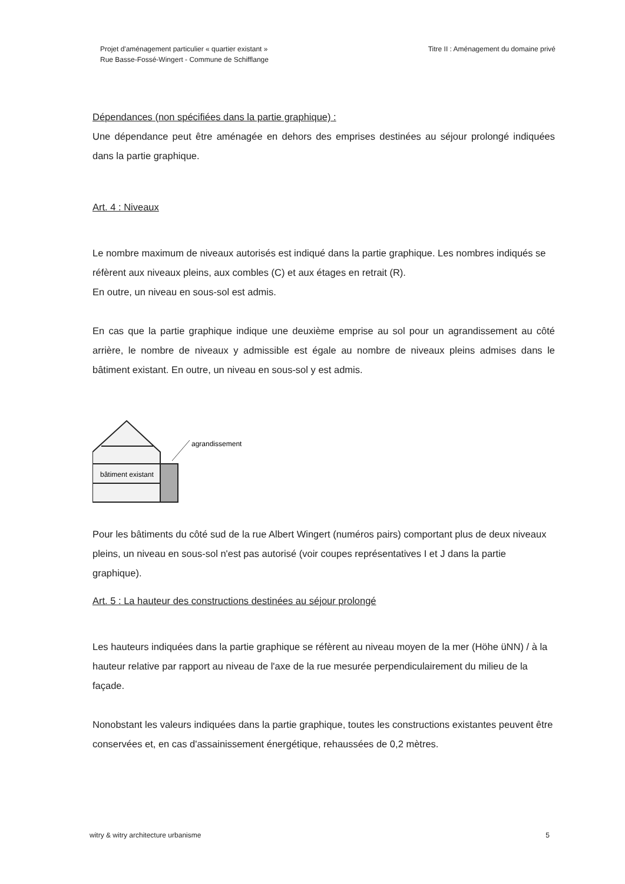Projet d'aménagement particulier « quartier existant »
Rue Basse-Fossé-Wingert - Commune de Schifflange
Titre II : Aménagement du domaine privé
Dépendances (non spécifiées dans la partie graphique) :
Une dépendance peut être aménagée en dehors des emprises destinées au séjour prolongé indiquées dans la partie graphique.
Art. 4 : Niveaux
Le nombre maximum de niveaux autorisés est indiqué dans la partie graphique. Les nombres indiqués se réfèrent aux niveaux pleins, aux combles (C) et aux étages en retrait (R).
En outre, un niveau en sous-sol est admis.
En cas que la partie graphique indique une deuxième emprise au sol pour un agrandissement au côté arrière, le nombre de niveaux y admissible est égale au nombre de niveaux pleins admises dans le bâtiment existant. En outre, un niveau en sous-sol y est admis.
bâtiment existant
agrandissement
Pour les bâtiments du côté sud de la rue Albert Wingert (numéros pairs) comportant plus de deux niveaux pleins, un niveau en sous-sol n'est pas autorisé (voir coupes représentatives I et J dans la partie graphique).
Art. 5 : La hauteur des constructions destinées au séjour prolongé
Les hauteurs indiquées dans la partie graphique se réfèrent au niveau moyen de la mer (Höhe üNN) / à la hauteur relative par rapport au niveau de l'axe de la rue mesurée perpendiculairement du milieu de la façade.
Nonobstant les valeurs indiquées dans la partie graphique, toutes les constructions existantes peuvent être conservées et, en cas d'assainissement énergétique, rehaussées de 0,2 mètres.
witry & witry architecture urbanisme
5